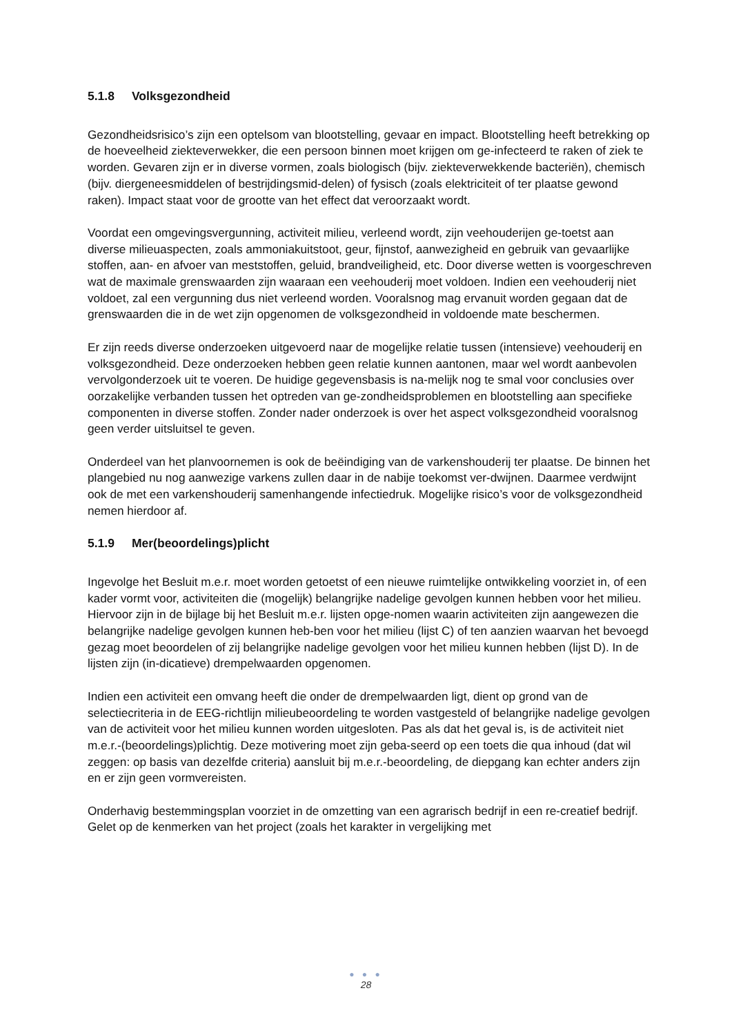5.1.8 Volksgezondheid
Gezondheidsrisico’s zijn een optelsom van blootstelling, gevaar en impact. Blootstelling heeft betrekking op de hoeveelheid ziekteverwekker, die een persoon binnen moet krijgen om ge-infecteerd te raken of ziek te worden. Gevaren zijn er in diverse vormen, zoals biologisch (bijv. ziekteverwekkende bacteriën), chemisch (bijv. diergeneesmiddelen of bestrijdingsmid-delen) of fysisch (zoals elektriciteit of ter plaatse gewond raken). Impact staat voor de grootte van het effect dat veroorzaakt wordt.
Voordat een omgevingsvergunning, activiteit milieu, verleend wordt, zijn veehouderijen ge-toetst aan diverse milieuaspecten, zoals ammoniakuitstoot, geur, fijnstof, aanwezigheid en gebruik van gevaarlijke stoffen, aan- en afvoer van meststoffen, geluid, brandveiligheid, etc. Door diverse wetten is voorgeschreven wat de maximale grenswaarden zijn waaraan een veehouderij moet voldoen. Indien een veehouderij niet voldoet, zal een vergunning dus niet verleend worden. Vooralsnog mag ervanuit worden gegaan dat de grenswaarden die in de wet zijn opgenomen de volksgezondheid in voldoende mate beschermen.
Er zijn reeds diverse onderzoeken uitgevoerd naar de mogelijke relatie tussen (intensieve) veehouderij en volksgezondheid. Deze onderzoeken hebben geen relatie kunnen aantonen, maar wel wordt aanbevolen vervolgonderzoek uit te voeren. De huidige gegevensbasis is na-melijk nog te smal voor conclusies over oorzakelijke verbanden tussen het optreden van ge-zondheidsproblemen en blootstelling aan specifieke componenten in diverse stoffen. Zonder nader onderzoek is over het aspect volksgezondheid vooralsnog geen verder uitsluitsel te geven.
Onderdeel van het planvoornemen is ook de beëindiging van de varkenshouderij ter plaatse. De binnen het plangebied nu nog aanwezige varkens zullen daar in de nabije toekomst ver-dwijnen. Daarmee verdwijnt ook de met een varkenshouderij samenhangende infectiedruk. Mogelijke risico’s voor de volksgezondheid nemen hierdoor af.
5.1.9 Mer(beoordelings)plicht
Ingevolge het Besluit m.e.r. moet worden getoetst of een nieuwe ruimtelijke ontwikkeling voorziet in, of een kader vormt voor, activiteiten die (mogelijk) belangrijke nadelige gevolgen kunnen hebben voor het milieu. Hiervoor zijn in de bijlage bij het Besluit m.e.r. lijsten opge-nomen waarin activiteiten zijn aangewezen die belangrijke nadelige gevolgen kunnen heb-ben voor het milieu (lijst C) of ten aanzien waarvan het bevoegd gezag moet beoordelen of zij belangrijke nadelige gevolgen voor het milieu kunnen hebben (lijst D). In de lijsten zijn (in-dicatieve) drempelwaarden opgenomen.
Indien een activiteit een omvang heeft die onder de drempelwaarden ligt, dient op grond van de selectiecriteria in de EEG-richtlijn milieubeoordeling te worden vastgesteld of belangrijke nadelige gevolgen van de activiteit voor het milieu kunnen worden uitgesloten. Pas als dat het geval is, is de activiteit niet m.e.r.-(beoordelings)plichtig. Deze motivering moet zijn geba-seerd op een toets die qua inhoud (dat wil zeggen: op basis van dezelfde criteria) aansluit bij m.e.r.-beoordeling, de diepgang kan echter anders zijn en er zijn geen vormvereisten.
Onderhavig bestemmingsplan voorziet in de omzetting van een agrarisch bedrijf in een re-creatief bedrijf. Gelet op de kenmerken van het project (zoals het karakter in vergelijking met
● ● ●
28